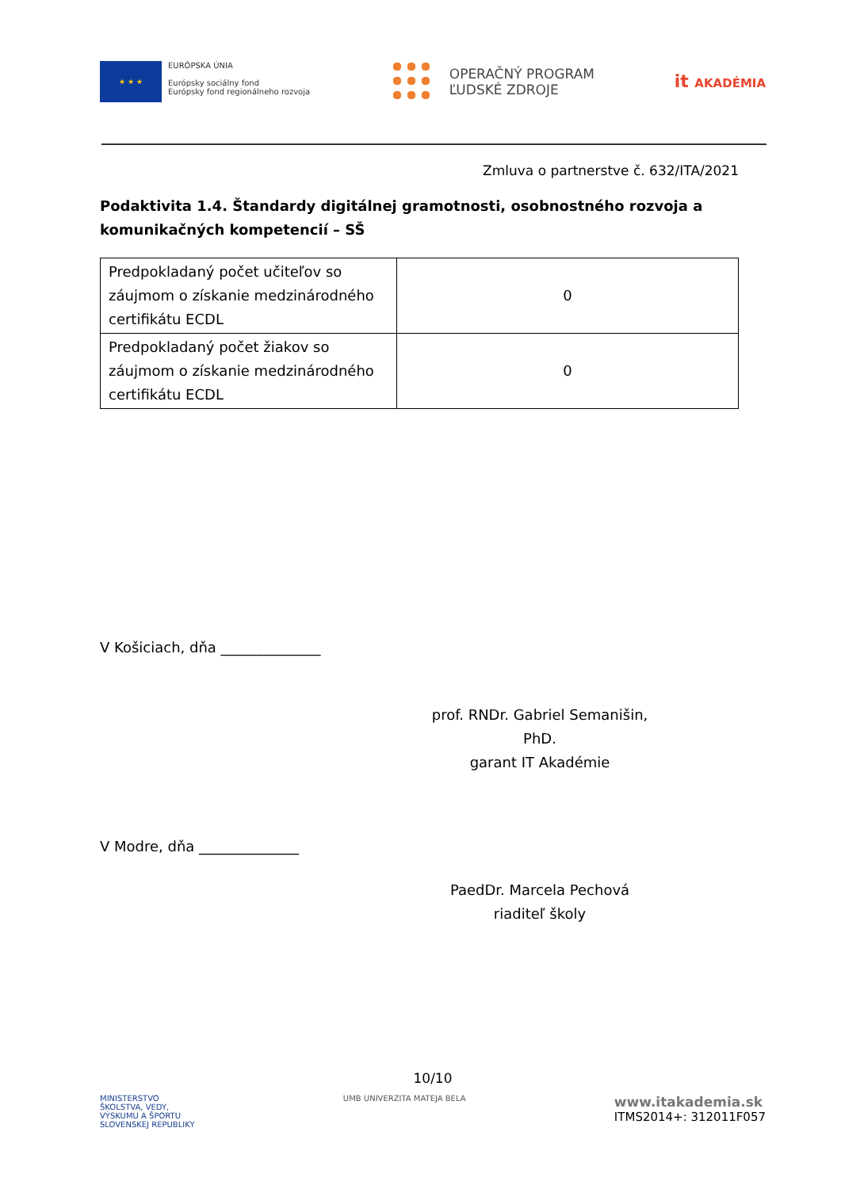★ ★ ★
EURÓPSKA ÚNIA
Európsky sociálny fond
Európsky fond regionálneho rozvoja
OPERAČNÝ PROGRAM
ĽUDSKÉ ZDROJE
it AKADÉMIA
Zmluva o partnerstve č. 632/ITA/2021
Podaktivita 1.4. Štandardy digitálnej gramotnosti, osobnostného rozvoja a komunikačných kompetencií – SŠ
| Predpokladaný počet učiteľov so záujmom o získanie medzinárodného certifikátu ECDL | 0 |
| Predpokladaný počet žiakov so záujmom o získanie medzinárodného certifikátu ECDL | 0 |
V Košiciach, dňa ______________
prof. RNDr. Gabriel Semanišin, PhD.
garant IT Akadémie
V Modre, dňa ______________
PaedDr. Marcela Pechová
riaditeľ školy
10/10
MINISTERSTVO
ŠKOLSTVA, VEDY,
VÝSKUMU A ŠPORTU
SLOVENSKEJ REPUBLIKY
UMB UNIVERZITA MATEJA BELA
www.itakademia.sk
ITMS2014+: 312011F057